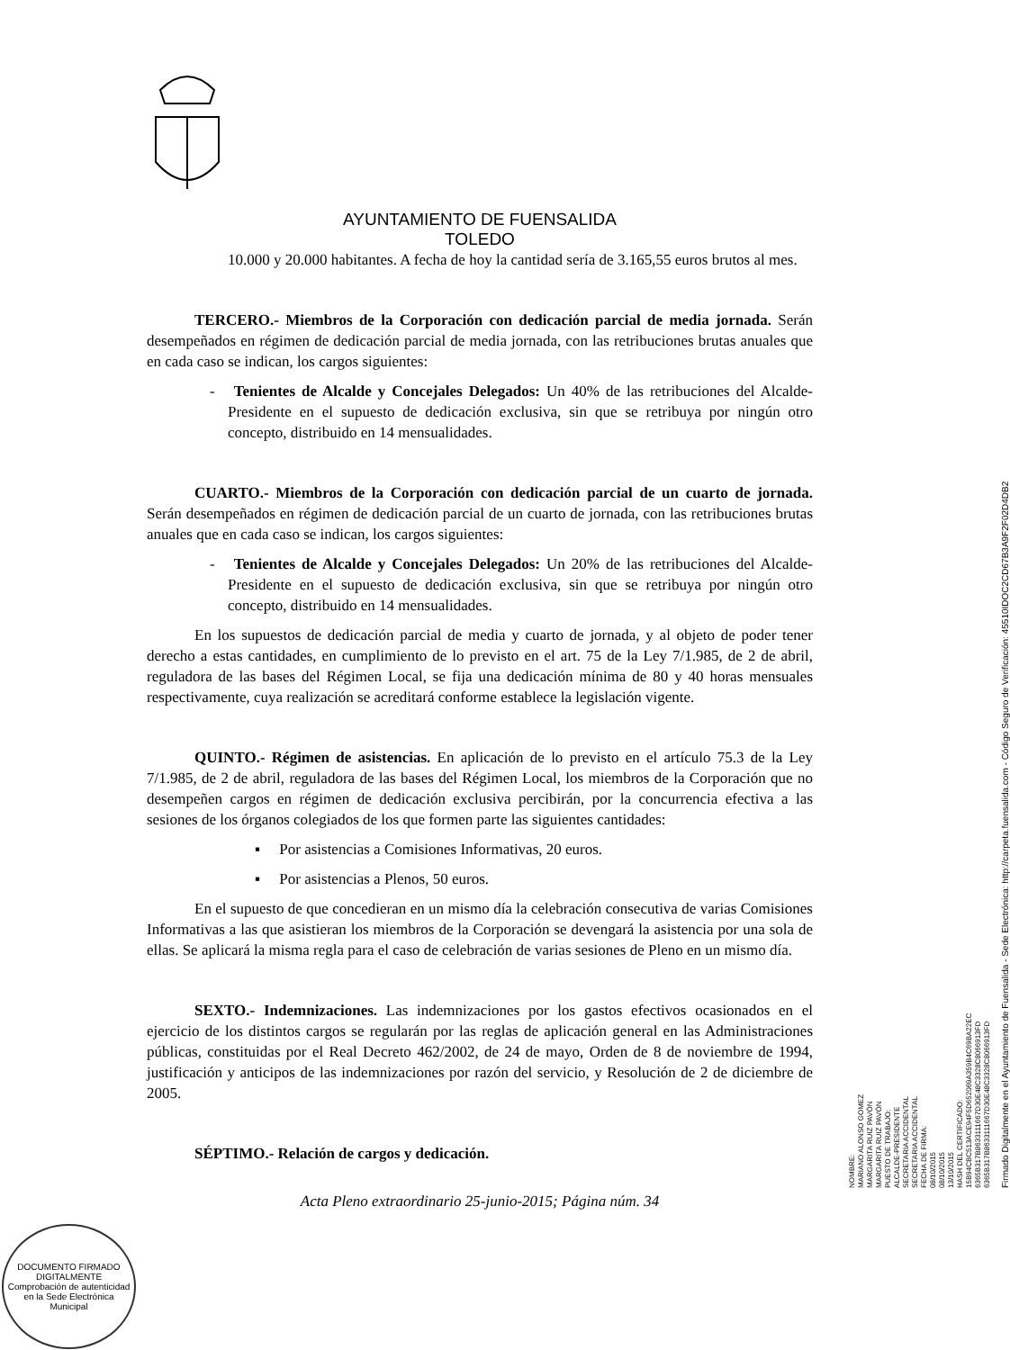AYUNTAMIENTO DE FUENSALIDA
TOLEDO
10.000 y 20.000 habitantes. A fecha de hoy la cantidad sería de 3.165,55 euros brutos al mes.
TERCERO.- Miembros de la Corporación con dedicación parcial de media jornada. Serán desempeñados en régimen de dedicación parcial de media jornada, con las retribuciones brutas anuales que en cada caso se indican, los cargos siguientes:
- Tenientes de Alcalde y Concejales Delegados: Un 40% de las retribuciones del Alcalde-Presidente en el supuesto de dedicación exclusiva, sin que se retribuya por ningún otro concepto, distribuido en 14 mensualidades.
CUARTO.- Miembros de la Corporación con dedicación parcial de un cuarto de jornada. Serán desempeñados en régimen de dedicación parcial de un cuarto de jornada, con las retribuciones brutas anuales que en cada caso se indican, los cargos siguientes:
- Tenientes de Alcalde y Concejales Delegados: Un 20% de las retribuciones del Alcalde-Presidente en el supuesto de dedicación exclusiva, sin que se retribuya por ningún otro concepto, distribuido en 14 mensualidades.
En los supuestos de dedicación parcial de media y cuarto de jornada, y al objeto de poder tener derecho a estas cantidades, en cumplimiento de lo previsto en el art. 75 de la Ley 7/1.985, de 2 de abril, reguladora de las bases del Régimen Local, se fija una dedicación mínima de 80 y 40 horas mensuales respectivamente, cuya realización se acreditará conforme establece la legislación vigente.
QUINTO.- Régimen de asistencias. En aplicación de lo previsto en el artículo 75.3 de la Ley 7/1.985, de 2 de abril, reguladora de las bases del Régimen Local, los miembros de la Corporación que no desempeñen cargos en régimen de dedicación exclusiva percibirán, por la concurrencia efectiva a las sesiones de los órganos colegiados de los que formen parte las siguientes cantidades:
▪ Por asistencias a Comisiones Informativas, 20 euros.
▪ Por asistencias a Plenos, 50 euros.
En el supuesto de que concedieran en un mismo día la celebración consecutiva de varias Comisiones Informativas a las que asistieran los miembros de la Corporación se devengará la asistencia por una sola de ellas. Se aplicará la misma regla para el caso de celebración de varias sesiones de Pleno en un mismo día.
SEXTO.- Indemnizaciones. Las indemnizaciones por los gastos efectivos ocasionados en el ejercicio de los distintos cargos se regularán por las reglas de aplicación general en las Administraciones públicas, constituidas por el Real Decreto 462/2002, de 24 de mayo, Orden de 8 de noviembre de 1994, justificación y anticipos de las indemnizaciones por razón del servicio, y Resolución de 2 de diciembre de 2005.
SÉPTIMO.- Relación de cargos y dedicación.
Acta Pleno extraordinario 25-junio-2015; Página núm. 34
NOMBRE:
MARIANO ALONSO GOMEZ
MARGARITA RUIZ PAVÓN
MARGARITA RUIZ PAVÓN
PUESTO DE TRABAJO:
ALCALDE-PRESIDENTE
SECRETARIA ACCIDENTAL
SECRETARIA ACCIDENTAL
FECHA DE FIRMA:
08/10/2015
08/10/2015
13/10/2015
HASH DEL CERTIFICADO:
15B94CBC513ACE94F5D652069A359B4C69BA22EC
6365B317B8633111667D30E48C3328C8066913FD
6365B317B8633111667D30E48C3328C8066913FD
Firmado Digitalmente en el Ayuntamiento de Fuensalida - Sede Electrónica: http://carpeta.fuensalida.com - Código Seguro de Verificación: 45510IDOC2CD67B3A9F2F02D4DB2
DOCUMENTO FIRMADO DIGITALMENTE
Comprobación de autenticidad en la Sede Electrónica Municipal